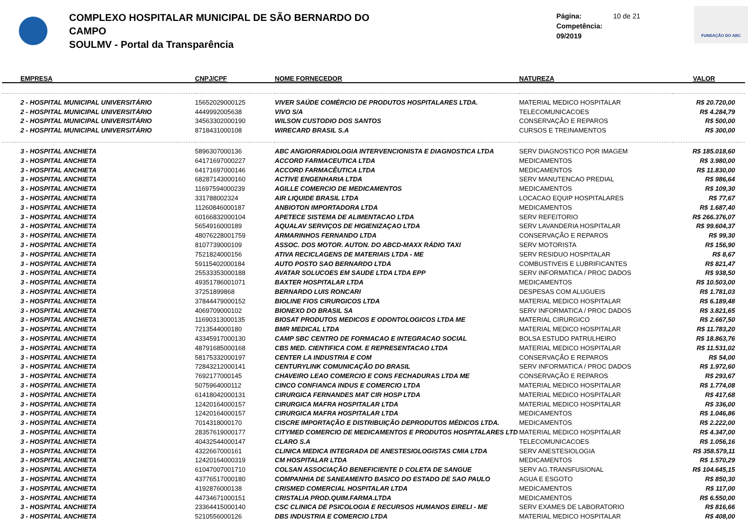COMPLEXO HOSPITALAR MUNICIPAL DE SÃO BERNARDO DO CAMPO
SOULMV - Portal da Transparência
Página: 10 de 21
Competência: 09/2019
FUNDAÇÃO DO ABC
| EMPRESA | CNPJ/CPF | NOME FORNECEDOR | NATUREZA | VALOR |
| --- | --- | --- | --- | --- |
| 2 - HOSPITAL MUNICIPAL UNIVERSITÁRIO | 15652029000125 | VIVER SAÚDE COMÉRCIO DE PRODUTOS HOSPITALARES LTDA. | MATERIAL MEDICO HOSPITALAR | R$ 20.720,00 |
| 2 - HOSPITAL MUNICIPAL UNIVERSITÁRIO | 4449992005638 | VIVO S/A | TELECOMUNICACOES | R$ 4.284,79 |
| 2 - HOSPITAL MUNICIPAL UNIVERSITÁRIO | 34563302000190 | WILSON CUSTODIO DOS SANTOS | CONSERVAÇÃO E REPAROS | R$ 500,00 |
| 2 - HOSPITAL MUNICIPAL UNIVERSITÁRIO | 8718431000108 | WIRECARD BRASIL S.A | CURSOS E TREINAMENTOS | R$ 300,00 |
| 3 - HOSPITAL ANCHIETA | 5896307000136 | ABC ANGIORRADIOLOGIA INTERVENCIONISTA E DIAGNOSTICA LTDA | SERV DIAGNOSTICO POR IMAGEM | R$ 185.018,60 |
| 3 - HOSPITAL ANCHIETA | 64171697000227 | ACCORD FARMACEUTICA LTDA | MEDICAMENTOS | R$ 3.980,00 |
| 3 - HOSPITAL ANCHIETA | 64171697000146 | ACCORD FARMACÊUTICA LTDA | MEDICAMENTOS | R$ 11.830,00 |
| 3 - HOSPITAL ANCHIETA | 68287143000160 | ACTIVE ENGENHARIA LTDA | SERV MANUTENCAO PREDIAL | R$ 986,64 |
| 3 - HOSPITAL ANCHIETA | 11697594000239 | AGILLE COMERCIO DE MEDICAMENTOS | MEDICAMENTOS | R$ 109,30 |
| 3 - HOSPITAL ANCHIETA | 331788002324 | AIR LIQUIDE BRASIL LTDA | LOCACAO EQUIP HOSPITALARES | R$ 77,67 |
| 3 - HOSPITAL ANCHIETA | 11260846000187 | ANBIOTON IMPORTADORA LTDA | MEDICAMENTOS | R$ 1.687,40 |
| 3 - HOSPITAL ANCHIETA | 60166832000104 | APETECE SISTEMA DE ALIMENTACAO LTDA | SERV REFEITORIO | R$ 266.376,07 |
| 3 - HOSPITAL ANCHIETA | 5654916000189 | AQUALAV SERVIÇOS DE HIGIENIZAÇAO LTDA | SERV LAVANDERIA HOSPITALAR | R$ 99.604,37 |
| 3 - HOSPITAL ANCHIETA | 48076228001759 | ARMARINHOS FERNANDO LTDA | CONSERVAÇÃO E REPAROS | R$ 99,30 |
| 3 - HOSPITAL ANCHIETA | 8107739000109 | ASSOC. DOS MOTOR. AUTON. DO ABCD-MAXX RÁDIO TAXI | SERV MOTORISTA | R$ 156,90 |
| 3 - HOSPITAL ANCHIETA | 7521824000156 | ATIVA RECICLAGENS DE MATERIAIS LTDA - ME | SERV RESIDUO HOSPITALAR | R$ 8,67 |
| 3 - HOSPITAL ANCHIETA | 59115402000184 | AUTO POSTO SAO BERNARDO LTDA | COMBUSTIVEIS E LUBRIFICANTES | R$ 821,47 |
| 3 - HOSPITAL ANCHIETA | 25533353000188 | AVATAR SOLUCOES EM SAUDE LTDA LTDA EPP | SERV INFORMATICA / PROC DADOS | R$ 938,50 |
| 3 - HOSPITAL ANCHIETA | 49351786001071 | BAXTER HOSPITALAR LTDA | MEDICAMENTOS | R$ 10.503,00 |
| 3 - HOSPITAL ANCHIETA | 37251899868 | BERNARDO LUIS RONCARI | DESPESAS COM ALUGUEIS | R$ 1.781,03 |
| 3 - HOSPITAL ANCHIETA | 37844479000152 | BIOLINE FIOS CIRURGICOS LTDA | MATERIAL MEDICO HOSPITALAR | R$ 6.189,48 |
| 3 - HOSPITAL ANCHIETA | 4069709000102 | BIONEXO DO BRASIL SA | SERV INFORMATICA / PROC DADOS | R$ 3.821,65 |
| 3 - HOSPITAL ANCHIETA | 11690313000135 | BIOSAT PRODUTOS MEDICOS E ODONTOLOGICOS LTDA ME | MATERIAL CIRURGICO | R$ 2.667,50 |
| 3 - HOSPITAL ANCHIETA | 7213544000180 | BMR MEDICAL LTDA | MATERIAL MEDICO HOSPITALAR | R$ 11.783,20 |
| 3 - HOSPITAL ANCHIETA | 43345917000130 | CAMP SBC CENTRO DE FORMACAO E INTEGRACAO SOCIAL | BOLSA ESTUDO PATRULHEIRO | R$ 18.863,76 |
| 3 - HOSPITAL ANCHIETA | 48791685000168 | CBS MED. CIENTIFICA COM. E REPRESENTACAO LTDA | MATERIAL MEDICO HOSPITALAR | R$ 11.531,02 |
| 3 - HOSPITAL ANCHIETA | 58175332000197 | CENTER LA INDUSTRIA E COM | CONSERVAÇÃO E REPAROS | R$ 54,00 |
| 3 - HOSPITAL ANCHIETA | 72843212000141 | CENTURYLINK COMUNICAÇÃO DO BRASIL | SERV INFORMATICA / PROC DADOS | R$ 1.972,60 |
| 3 - HOSPITAL ANCHIETA | 7692177000145 | CHAVEIRO LEAO COMERCIO E CONS FECHADURAS LTDA ME | CONSERVAÇÃO E REPAROS | R$ 293,67 |
| 3 - HOSPITAL ANCHIETA | 5075964000112 | CINCO CONFIANCA INDUS E COMERCIO LTDA | MATERIAL MEDICO HOSPITALAR | R$ 1.774,08 |
| 3 - HOSPITAL ANCHIETA | 61418042000131 | CIRURGICA FERNANDES MAT CIR HOSP LTDA | MATERIAL MEDICO HOSPITALAR | R$ 417,68 |
| 3 - HOSPITAL ANCHIETA | 12420164000157 | CIRURGICA MAFRA HOSPITALAR LTDA | MATERIAL MEDICO HOSPITALAR | R$ 336,00 |
| 3 - HOSPITAL ANCHIETA | 12420164000157 | CIRURGICA MAFRA HOSPITALAR LTDA | MEDICAMENTOS | R$ 1.046,86 |
| 3 - HOSPITAL ANCHIETA | 7014318000170 | CISCRE IMPORTAÇÃO E DISTRIBUIÇÃO DEPRODUTOS MÉDICOS LTDA. | MEDICAMENTOS | R$ 2.222,00 |
| 3 - HOSPITAL ANCHIETA | 28357619000177 | CITYMED COMERCIO DE MEDICAMENTOS E PRODUTOS HOSPITALARES LTD | MATERIAL MEDICO HOSPITALAR | R$ 4.347,00 |
| 3 - HOSPITAL ANCHIETA | 40432544000147 | CLARO S.A | TELECOMUNICACOES | R$ 1.056,16 |
| 3 - HOSPITAL ANCHIETA | 4322667000161 | CLINICA MEDICA INTEGRADA DE ANESTESIOLOGISTAS CMIA LTDA | SERV ANESTESIOLOGIA | R$ 358.579,11 |
| 3 - HOSPITAL ANCHIETA | 12420164000319 | CM HOSPITALAR LTDA | MEDICAMENTOS | R$ 1.570,29 |
| 3 - HOSPITAL ANCHIETA | 61047007001710 | COLSAN ASSOCIAÇÃO BENEFICIENTE D COLETA DE SANGUE | SERV AG.TRANSFUSIONAL | R$ 104.645,15 |
| 3 - HOSPITAL ANCHIETA | 43776517000180 | COMPANHIA DE SANEAMENTO BASICO DO ESTADO DE SAO PAULO | AGUA E ESGOTO | R$ 850,30 |
| 3 - HOSPITAL ANCHIETA | 4192876000138 | CRISMED COMERCIAL HOSPITALAR LTDA | MEDICAMENTOS | R$ 117,00 |
| 3 - HOSPITAL ANCHIETA | 44734671000151 | CRISTALIA PROD.QUIM.FARMA.LTDA | MEDICAMENTOS | R$ 6.550,00 |
| 3 - HOSPITAL ANCHIETA | 23364415000140 | CSC CLINICA DE PSICOLOGIA E RECURSOS HUMANOS EIRELI - ME | SERV EXAMES DE LABORATORIO | R$ 816,66 |
| 3 - HOSPITAL ANCHIETA | 5210556000126 | DBS INDUSTRIA E COMERCIO LTDA | MATERIAL MEDICO HOSPITALAR | R$ 408,00 |